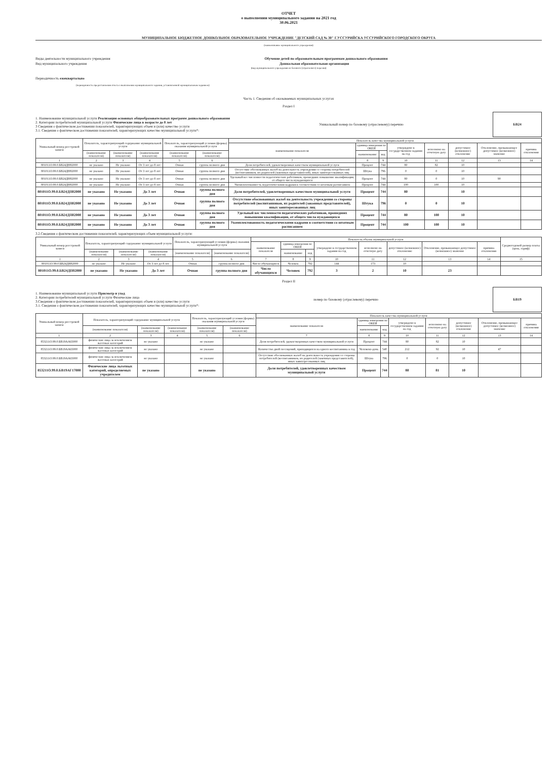ОТЧЕТ
о выполнении муниципального задания на 2021 год
30.06.2021
МУНИЦИПАЛЬНОЕ БЮДЖЕТНОЕ ДОШКОЛЬНОЕ ОБРАЗОВАТЕЛЬНОЕ УЧРЕЖДЕНИЕ "ДЕТСКИЙ САД № 30" Г.УССУРИЙСКА УССУРИЙСКОГО ГОРОДСКОГО ОКРУГА
(наименование муниципального учреждения)
Виды деятельности муниципального учреждения Обучение детей по образовательным программам дошкольного образования
Вид муниципального учреждения Дошкольная образовательная организация
(вид муниципального учреждения из базового (отраслевого) перечня)
Периодичность ежеквартально
(периодичность предоставления отчета о выполнении муниципального задания, установленной муниципальным заданием)
Часть 1. Сведения об оказываемых муниципальных услугах
Раздел I
1. Наименование муниципальной услуги Реализация основных общеобразовательных программ дошкольного образования
2. Категории потребителей муниципальной услуги Физические лица в возрасте до 8 лет
3 Сведения о фактическом достижении показателей, характеризующих объем и (или) качество услуги
3.1. Сведения о фактическом достижении показателей, характеризующих качество муниципальной услуги*:
Уникальный номер по базовому (отраслевому) перечню
БВ24
| Уникальный номер реестровой записи | Показатель, характеризующий содержание муниципальной услуги | | | Показатель, характеризующий условия (формы) оказания муниципальной услуги | | Показатель качества муниципальной услуги | | | | | | | |
| --- | --- | --- | --- | --- | --- | --- | --- | --- | --- | --- | --- | --- | --- |
| | | | | | | наименование показателя | единица измерения по ОКЕИ | | утверждено в государственном задании на год | исполнено на отчетную дату | допустимое (возможное) отклонение | Отклонение, превышающее допустимое (возможное) значение | причина отклонения |
| | (наименование показателя) | (наименование показателя) | (наименование показателя) | (наименование показателя) | (наименование показателя) | | наименование | код | | | | | |
| 1 | 2 | 3 | 4 | 5 | 6 | 7 | 8 | 9 | 10 | 11 | 12 | 13 | 14 |
| 801011О.99.0.БВ24ДН82000 | не указано | Не указано | От 3 лет до 8 лет | Очная | группа полного дня | Доля потребителей, удовлетворенных качеством муниципальной услуги | Процент | 744 | 80 | 82 | 10 | | |
| 801011О.99.0.БВ24ДН82000 | не указано | Не указано | От 3 лет до 8 лет | Очная | группа полного дня | Отсутствие обоснованных жалоб на деятельность учреждения со стороны потребителей (воспитанников, их родителей (законных представителей), иных заинтересованных лиц | Штука | 796 | 0 | 0 | 10 | | |
| 801011О.99.0.БВ24ДН82000 | не указано | Не указано | От 3 лет до 8 лет | Очная | группа полного дня | Удельный вес численности педагогических работников, прошедших повышение квалификации, от общего числа нуждающихся | Процент | 744 | 80 | 0 | 10 | 90 | |
| 801011О.99.0.БВ24ДН82000 | не указано | Не указано | От 3 лет до 8 лет | Очная | группа полного дня | Укомплектованность педагогическими кадрами в соответствии со штатным расписанием | Процент | 744 | 100 | 100 | 10 | | |
| 801011О.99.0.БВ24ДП02000 | не указано | Не указано | До 3 лет | Очная | группа полного дня | Доля потребителей, удовлетворенных качеством муниципальной услуги | Процент | 744 | 80 | | 10 | | |
| 801011О.99.0.БВ24ДП02000 | не указано | Не указано | До 3 лет | Очная | группа полного дня | Отсутствие обоснованных жалоб на деятельность учреждения со стороны потребителей (воспитанников, их родителей (законных представителей), иных заинтересованных лиц | Штука | 796 | 0 | 0 | 10 | | |
| 801011О.99.0.БВ24ДП02000 | не указано | Не указано | До 3 лет | Очная | группа полного дня | Удельный вес численности педагогических работников, прошедших повышение квалификации, от общего числа нуждающихся | Процент | 744 | 80 | 100 | 10 | | |
| 801011О.99.0.БВ24ДП02000 | не указано | Не указано | До 3 лет | Очная | группа полного дня | Укомплектованность педагогическими кадрами в соответствии со штатным расписанием | Процент | 744 | 100 | 100 | 10 | | |
3.2.Сведения о фактическом достижении показателей, характеризующих объем муниципальной услуги:
| Уникальный номер реестровой записи | Показатель, характеризующий содержание муниципальной услуги | | | Показатель, характеризующий условия (формы) оказания муниципальной услуги | | Показатель объема муниципальной услуги | | | | | | | | Среднегодовой размер платы (цена, тариф) |
| --- | --- | --- | --- | --- | --- | --- | --- | --- | --- | --- | --- | --- | --- | --- |
| | | | | | | наименование показателя | единица измерения по ОКЕИ | | утверждено в государственном задании на год | исполнено на отчетную дату | допустимое (возможное) отклонение | Отклонение, превышающее допустимое (возможное) значение | причина отклонения | |
| | (наименование показателя) | (наименование показателя) | (наименование показателя) | (наименование показателя) | (наименование показателя) | | наименование | код | | | | | | |
| 1 | 2 | 3 | 4 | 5 | 6 | 7 | 8 | 9 | 10 | 11 | 12 | 13 | 14 | 15 |
| 801011О.99.0.БВ24ДН82000 | не указано | Не указано | От 3 лет до 8 лет | Очная | группа полного дня | Число обучающихся | Человек | 792 | 144 | 173 | 10 | | | |
| 801011О.99.0.БВ24ДП02000 | не указано | Не указано | До 3 лет | Очная | группа полного дня | Число обучающихся | Человек | 792 | 3 | 2 | 10 | 23 | | |
Раздел II
1. Наименование муниципальной услуги Присмотр и уход
2. Категории потребителей муниципальной услуги Физические лица
3.Сведения о фактическом достижении показателей, характеризующих объем и (или) качество услуги
3.1. Сведения о фактическом достижении показателей, характеризующих качество муниципальной услуги*:
номер по базовому (отраслевому) перечню
БВ19
| Уникальный номер реестровой записи | Показатель, характеризующий содержание муниципальной услуги | | | Показатель, характеризующий условия (формы) оказания муниципальной услуги | | Показатель качества муниципальной услуги | | | | | | | |
| --- | --- | --- | --- | --- | --- | --- | --- | --- | --- | --- | --- | --- | --- |
| | | | | | | наименование показателя | единица измерения по ОКЕИ | | утверждено в государственном задании на год | исполнено на отчетную дату | допустимое (возможное) отклонение | Отклонение, превышающее допустимое (возможное) значение | причина отклонения |
| | (наименование показателя) | (наименование показателя) | (наименование показателя) | (наименование показателя) | (наименование показателя) | | наименование | код | | | | | |
| 1 | 2 | 3 | 4 | 5 | 6 | 7 | 8 | 9 | 10 | 11 | 12 | 13 | 14 |
| 853211О.99.0.БВ19АА65000 | физические лица за исключением льготных категорий | не указано | | не указано | | Доля потребителей, удовлетворенных качеством муниципальной услуги | Процент | 744 | 80 | 82 | 10 | | |
| 853211О.99.0.БВ19АА65000 | физические лица за исключением льготных категорий | не указано | | не указано | | Количество дней посещений, приходящихся на одного воспитанника в год | Человеко-день | 540 | 212 | 92 | 10 | 47 | |
| 853211О.99.0.БВ19АА65000 | физические лица за исключением льготных категорий | не указано | | не указано | | Отсутствие обоснованных жалоб на деятельность учреждения со стороны потребителей (воспитанников, их родителей (законных представителей), иных заинтересованных лиц | Штука | 796 | 0 | 0 | 10 | | |
| 853211О.99.0.БВ19АГ17000 | Физические лица льготных категорий, определяемых учредителем | не указано | | не указано | | Доля потребителей, удовлетворенных качеством муниципальной услуги | Процент | 744 | 80 | 81 | 10 | | |